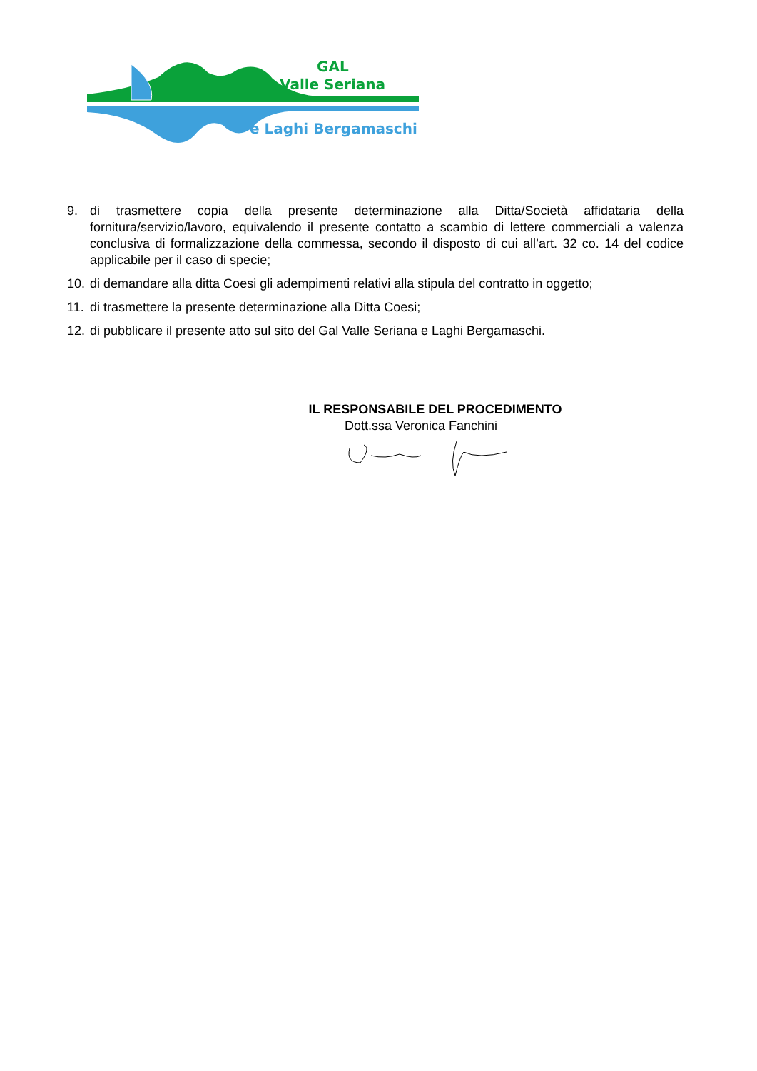GAL
Valle Seriana
e Laghi Bergamaschi
9. di trasmettere copia della presente determinazione alla Ditta/Società affidataria della fornitura/servizio/lavoro, equivalendo il presente contatto a scambio di lettere commerciali a valenza conclusiva di formalizzazione della commessa, secondo il disposto di cui all’art. 32 co. 14 del codice applicabile per il caso di specie;
10. di demandare alla ditta Coesi gli adempimenti relativi alla stipula del contratto in oggetto;
11. di trasmettere la presente determinazione alla Ditta Coesi;
12. di pubblicare il presente atto sul sito del Gal Valle Seriana e Laghi Bergamaschi.
IL RESPONSABILE DEL PROCEDIMENTO
Dott.ssa Veronica Fanchini